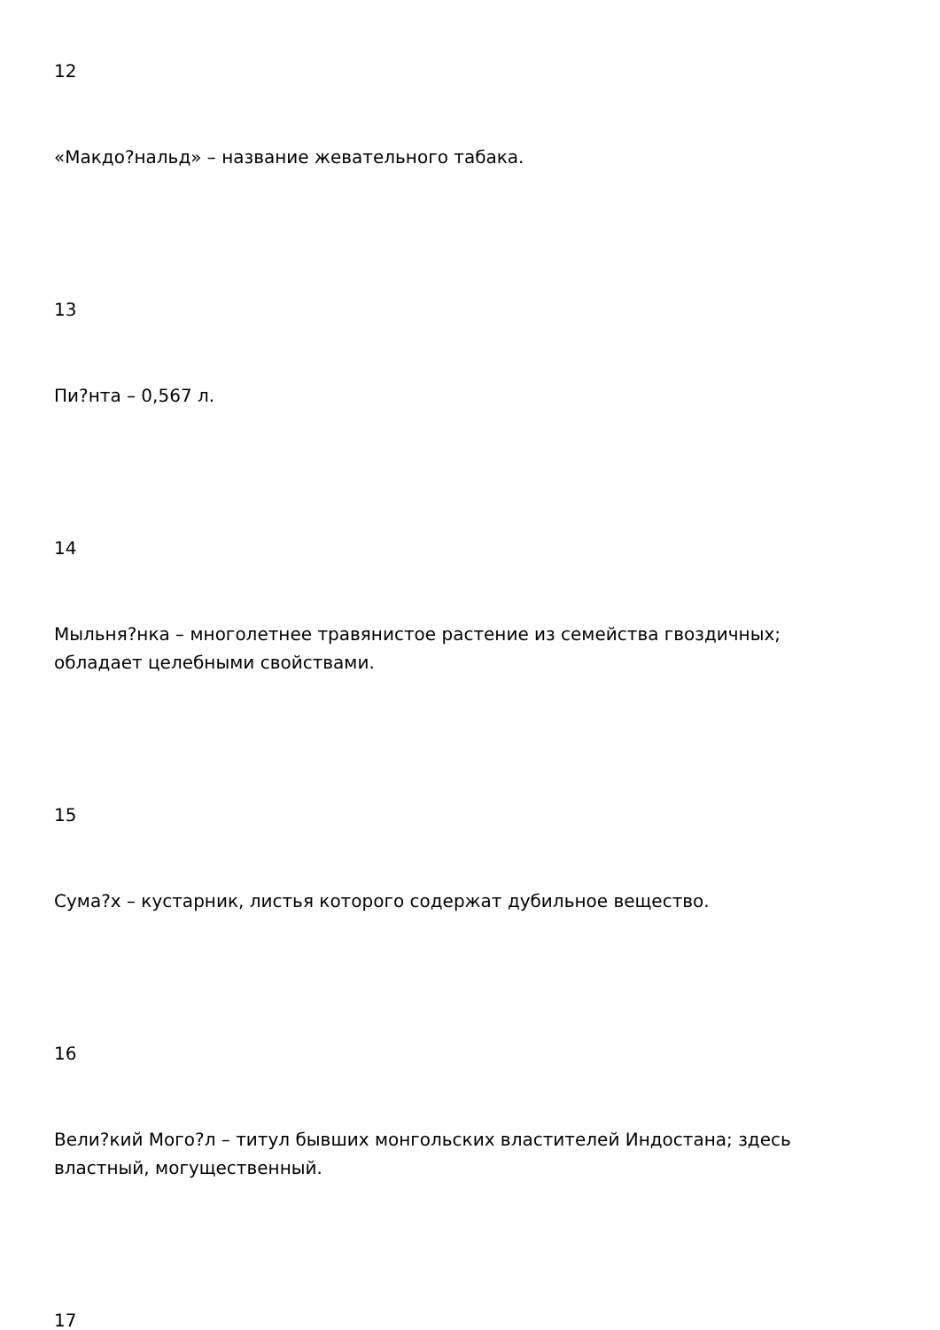12
«Макдо?нальд» – название жевательного табака.
13
Пи?нта – 0,567 л.
14
Мыльня?нка – многолетнее травянистое растение из семейства гвоздичных; обладает целебными свойствами.
15
Сума?х – кустарник, листья которого содержат дубильное вещество.
16
Вели?кий Мого?л – титул бывших монгольских властителей Индостана; здесь властный, могущественный.
17